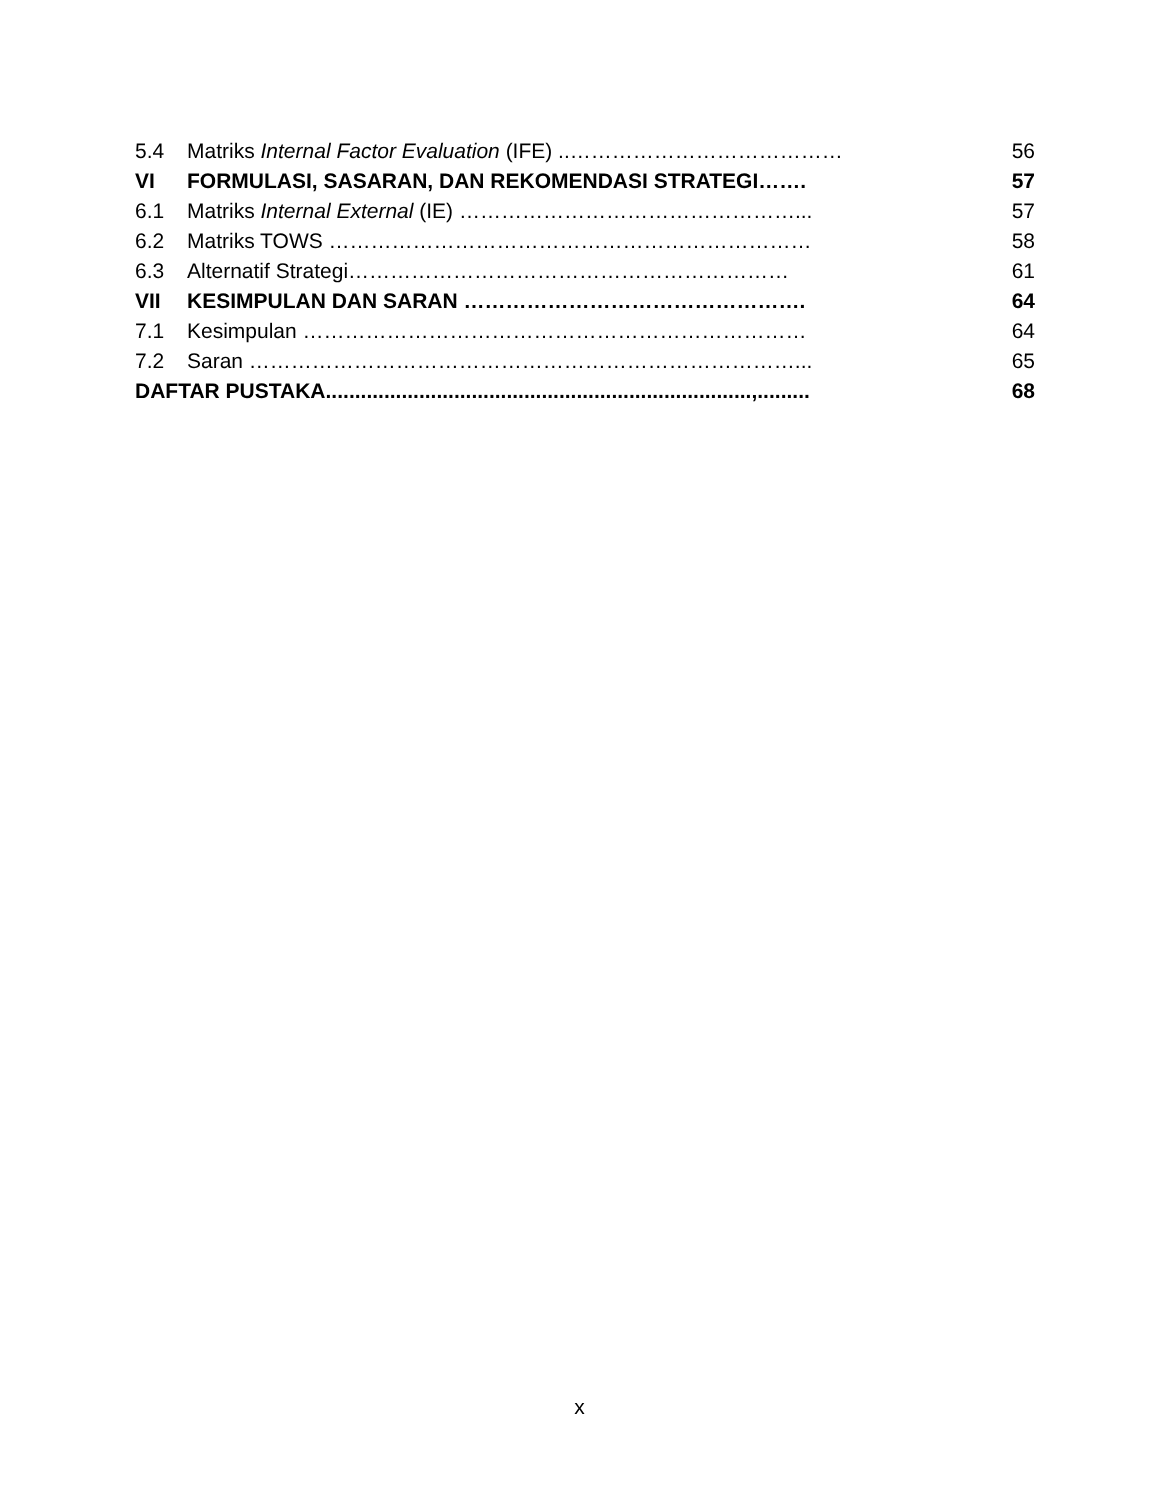| 5.4 | Matriks Internal Factor Evaluation (IFE) ..………………………………… | 56 |
| VI | FORMULASI, SASARAN, DAN REKOMENDASI STRATEGI……. | 57 |
| 6.1 | Matriks Internal External (IE) …………………………………………... | 57 |
| 6.2 | Matriks TOWS …………………………………………………………… | 58 |
| 6.3 | Alternatif Strategi……………………………………………………… | 61 |
| VII | KESIMPULAN DAN SARAN …………………………………………. | 64 |
| 7.1 | Kesimpulan ……………………………………………………………… | 64 |
| 7.2 | Saran ……………………………………………………………………... | 65 |
| DAFTAR PUSTAKA.........................................................................,......... | | 68 |
x